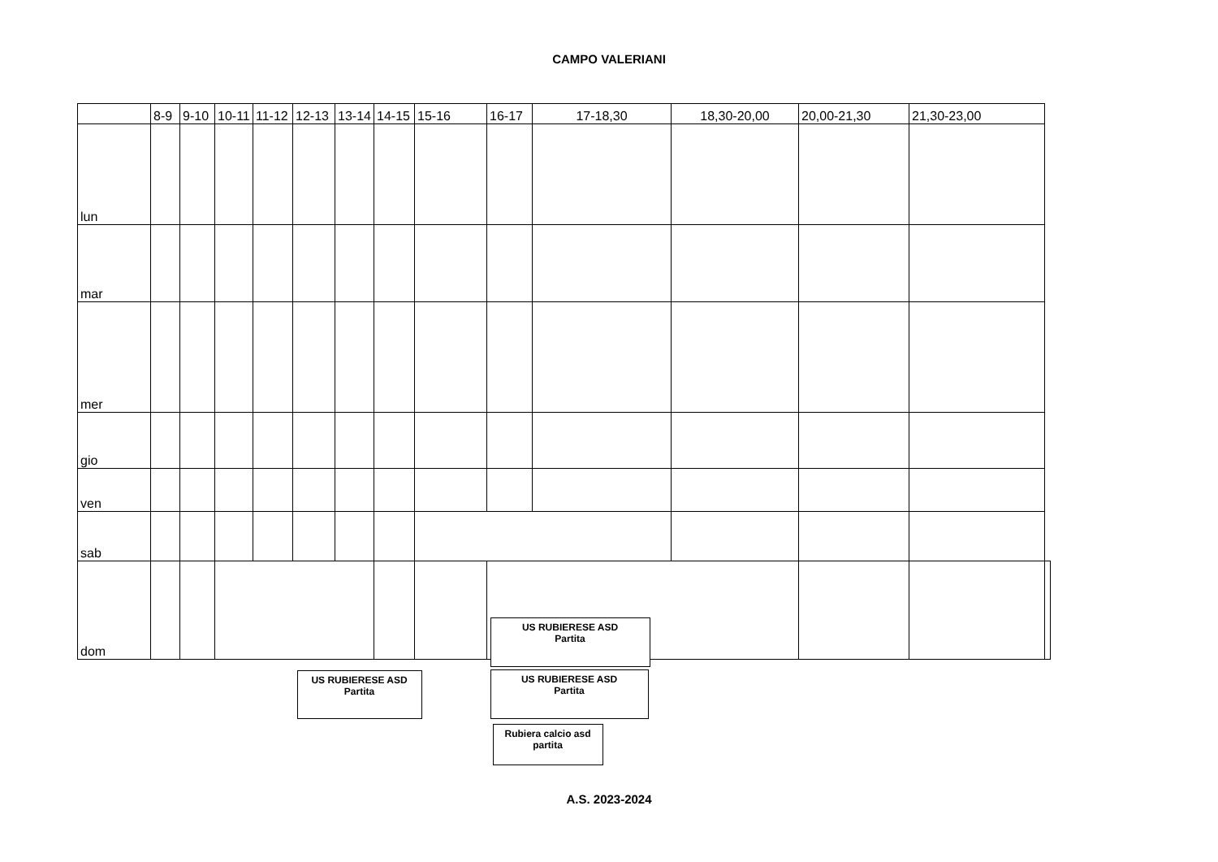CAMPO VALERIANI
| | 8-9 | 9-10 | 10-11 | 11-12 | 12-13 | 13-14 | 14-15 | 15-16 | 16-17 | 17-18,30 | 18,30-20,00 | 20,00-21,30 | 21,30-23,00 | |
| --- | --- | --- | --- | --- | --- | --- | --- | --- | --- | --- | --- | --- | --- | --- |
| lun | | | | | | | | | | | | | | |
| mar | | | | | | | | | | | | | | |
| mer | | | | | | | | | | | | | | |
| gio | | | | | | | | | | | | | | |
| ven | | | | | | | | | | | | | | |
| sab | | | | | | | | US RUBIERESE ASD Partita | | | | | | |
| dom | | | US RUBIERESE ASD Partita | | | | | | US RUBIERESE ASD Partita Rubiera calcio asd partita | | | | | |
A.S. 2023-2024